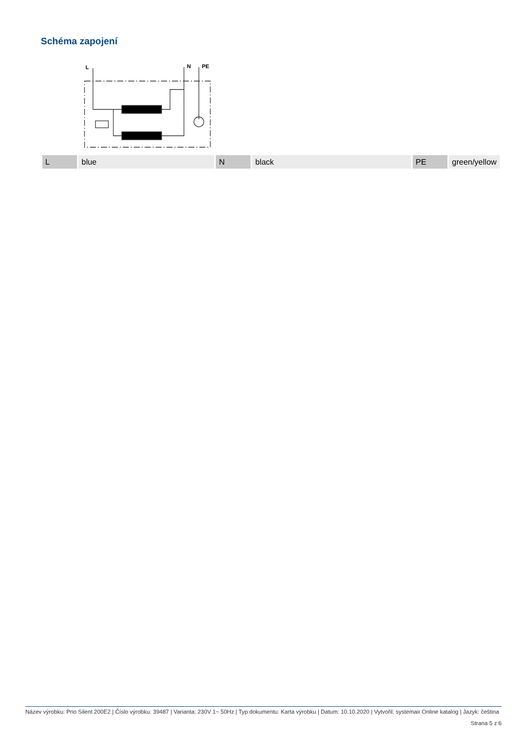Schéma zapojení
L
N
PE
| L | blue | N | black | PE | green/yellow |
Název výrobku: Prio Silent 200E2 | Číslo výrobku: 39487 | Varianta: 230V 1~ 50Hz | Typ dokumentu: Karta výrobku | Datum: 10.10.2020 | Vytvořil: systemair Online katalog | Jazyk: čeština
Strana 5 z 6